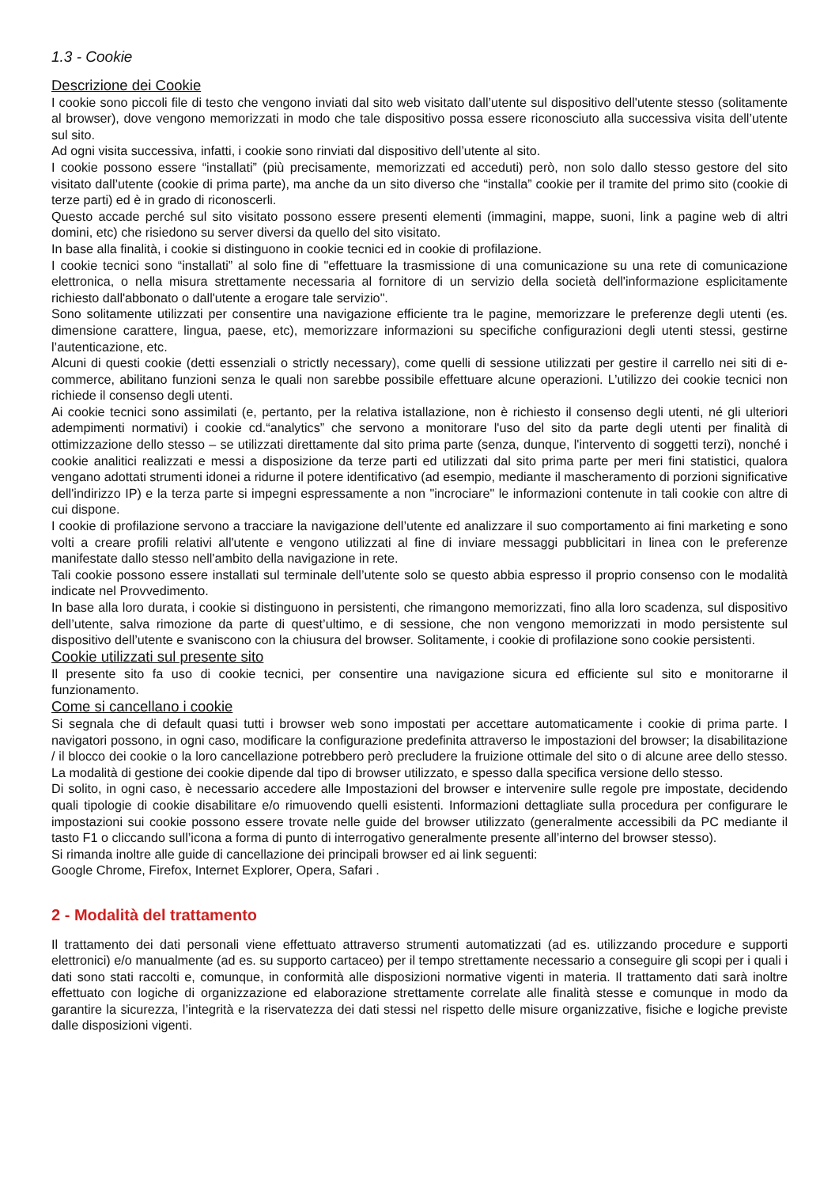1.3 - Cookie
Descrizione dei Cookie
I cookie sono piccoli file di testo che vengono inviati dal sito web visitato dall’utente sul dispositivo dell'utente stesso (solitamente al browser), dove vengono memorizzati in modo che tale dispositivo possa essere riconosciuto alla successiva visita dell’utente sul sito.
Ad ogni visita successiva, infatti, i cookie sono rinviati dal dispositivo dell’utente al sito.
I cookie possono essere “installati” (più precisamente, memorizzati ed acceduti) però, non solo dallo stesso gestore del sito visitato dall’utente (cookie di prima parte), ma anche da un sito diverso che “installa” cookie per il tramite del primo sito (cookie di terze parti) ed è in grado di riconoscerli.
Questo accade perché sul sito visitato possono essere presenti elementi (immagini, mappe, suoni, link a pagine web di altri domini, etc) che risiedono su server diversi da quello del sito visitato.
In base alla finalità, i cookie si distinguono in cookie tecnici ed in cookie di profilazione.
I cookie tecnici sono “installati” al solo fine di "effettuare la trasmissione di una comunicazione su una rete di comunicazione elettronica, o nella misura strettamente necessaria al fornitore di un servizio della società dell'informazione esplicitamente richiesto dall'abbonato o dall'utente a erogare tale servizio".
Sono solitamente utilizzati per consentire una navigazione efficiente tra le pagine, memorizzare le preferenze degli utenti (es. dimensione carattere, lingua, paese, etc), memorizzare informazioni su specifiche configurazioni degli utenti stessi, gestirne l’autenticazione, etc.
Alcuni di questi cookie (detti essenziali o strictly necessary), come quelli di sessione utilizzati per gestire il carrello nei siti di e-commerce, abilitano funzioni senza le quali non sarebbe possibile effettuare alcune operazioni. L’utilizzo dei cookie tecnici non richiede il consenso degli utenti.
Ai cookie tecnici sono assimilati (e, pertanto, per la relativa istallazione, non è richiesto il consenso degli utenti, né gli ulteriori adempimenti normativi) i cookie cd.“analytics” che servono a monitorare l'uso del sito da parte degli utenti per finalità di ottimizzazione dello stesso – se utilizzati direttamente dal sito prima parte (senza, dunque, l'intervento di soggetti terzi), nonché i cookie analitici realizzati e messi a disposizione da terze parti ed utilizzati dal sito prima parte per meri fini statistici, qualora vengano adottati strumenti idonei a ridurne il potere identificativo (ad esempio, mediante il mascheramento di porzioni significative dell'indirizzo IP) e la terza parte si impegni espressamente a non "incrociare" le informazioni contenute in tali cookie con altre di cui dispone.
I cookie di profilazione servono a tracciare la navigazione dell’utente ed analizzare il suo comportamento ai fini marketing e sono volti a creare profili relativi all'utente e vengono utilizzati al fine di inviare messaggi pubblicitari in linea con le preferenze manifestate dallo stesso nell'ambito della navigazione in rete.
Tali cookie possono essere installati sul terminale dell’utente solo se questo abbia espresso il proprio consenso con le modalità indicate nel Provvedimento.
In base alla loro durata, i cookie si distinguono in persistenti, che rimangono memorizzati, fino alla loro scadenza, sul dispositivo dell’utente, salva rimozione da parte di quest’ultimo, e di sessione, che non vengono memorizzati in modo persistente sul dispositivo dell’utente e svaniscono con la chiusura del browser. Solitamente, i cookie di profilazione sono cookie persistenti.
Cookie utilizzati sul presente sito
Il presente sito fa uso di cookie tecnici, per consentire una navigazione sicura ed efficiente sul sito e monitorarne il funzionamento.
Come si cancellano i cookie
Si segnala che di default quasi tutti i browser web sono impostati per accettare automaticamente i cookie di prima parte. I navigatori possono, in ogni caso, modificare la configurazione predefinita attraverso le impostazioni del browser; la disabilitazione / il blocco dei cookie o la loro cancellazione potrebbero però precludere la fruizione ottimale del sito o di alcune aree dello stesso. La modalità di gestione dei cookie dipende dal tipo di browser utilizzato, e spesso dalla specifica versione dello stesso.
Di solito, in ogni caso, è necessario accedere alle Impostazioni del browser e intervenire sulle regole pre impostate, decidendo quali tipologie di cookie disabilitare e/o rimuovendo quelli esistenti. Informazioni dettagliate sulla procedura per configurare le impostazioni sui cookie possono essere trovate nelle guide del browser utilizzato (generalmente accessibili da PC mediante il tasto F1 o cliccando sull’icona a forma di punto di interrogativo generalmente presente all’interno del browser stesso).
Si rimanda inoltre alle guide di cancellazione dei principali browser ed ai link seguenti:
Google Chrome, Firefox, Internet Explorer, Opera, Safari .
2 - Modalità del trattamento
Il trattamento dei dati personali viene effettuato attraverso strumenti automatizzati (ad es. utilizzando procedure e supporti elettronici) e/o manualmente (ad es. su supporto cartaceo) per il tempo strettamente necessario a conseguire gli scopi per i quali i dati sono stati raccolti e, comunque, in conformità alle disposizioni normative vigenti in materia. Il trattamento dati sarà inoltre effettuato con logiche di organizzazione ed elaborazione strettamente correlate alle finalità stesse e comunque in modo da garantire la sicurezza, l’integrità e la riservatezza dei dati stessi nel rispetto delle misure organizzative, fisiche e logiche previste dalle disposizioni vigenti.